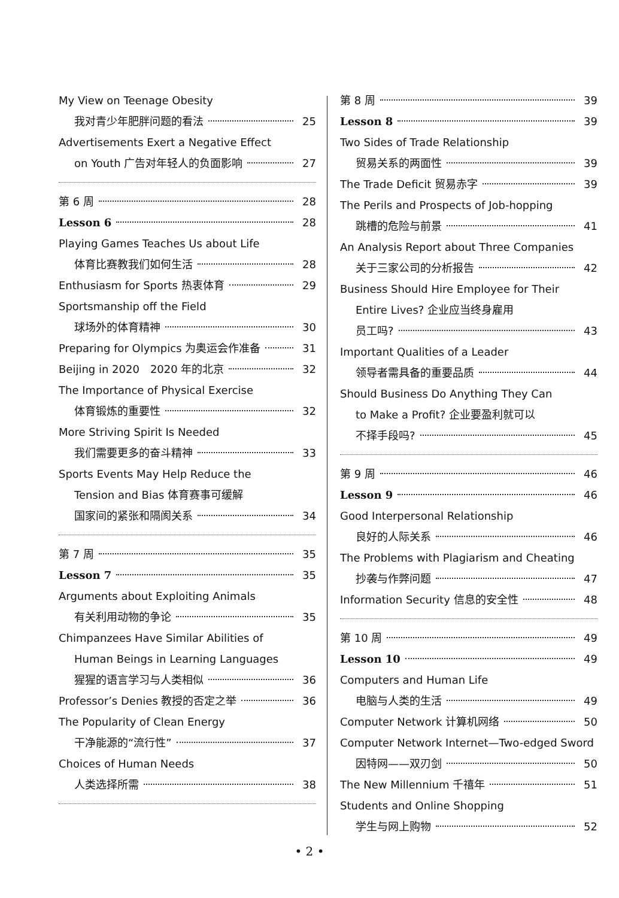My View on Teenage Obesity
我对青少年肥胖问题的看法 25
Advertisements Exert a Negative Effect
on Youth 广告对年轻人的负面影响 27
第 6 周 28
Lesson 6 28
Playing Games Teaches Us about Life
体育比赛教我们如何生活 28
Enthusiasm for Sports 热衷体育 29
Sportsmanship off the Field
球场外的体育精神 30
Preparing for Olympics 为奥运会作准备 31
Beijing in 2020　2020 年的北京 32
The Importance of Physical Exercise
体育锻炼的重要性 32
More Striving Spirit Is Needed
我们需要更多的奋斗精神 33
Sports Events May Help Reduce the
Tension and Bias 体育赛事可缓解
国家间的紧张和隔阂关系 34
第 7 周 35
Lesson 7 35
Arguments about Exploiting Animals
有关利用动物的争论 35
Chimpanzees Have Similar Abilities of
Human Beings in Learning Languages
猩猩的语言学习与人类相似 36
Professor’s Denies 教授的否定之举 36
The Popularity of Clean Energy
干净能源的“流行性” 37
Choices of Human Needs
人类选择所需 38
第 8 周 39
Lesson 8 39
Two Sides of Trade Relationship
贸易关系的两面性 39
The Trade Deficit 贸易赤字 39
The Perils and Prospects of Job-hopping
跳槽的危险与前景 41
An Analysis Report about Three Companies
关于三家公司的分析报告 42
Business Should Hire Employee for Their
Entire Lives? 企业应当终身雇用
员工吗? 43
Important Qualities of a Leader
领导者需具备的重要品质 44
Should Business Do Anything They Can
to Make a Profit? 企业要盈利就可以
不择手段吗? 45
第 9 周 46
Lesson 9 46
Good Interpersonal Relationship
良好的人际关系 46
The Problems with Plagiarism and Cheating
抄袭与作弊问题 47
Information Security 信息的安全性 48
第 10 周 49
Lesson 10 49
Computers and Human Life
电脑与人类的生活 49
Computer Network 计算机网络 50
Computer Network Internet—Two-edged Sword
因特网——双刃剑 50
The New Millennium 千禧年 51
Students and Online Shopping
学生与网上购物 52
• 2 •